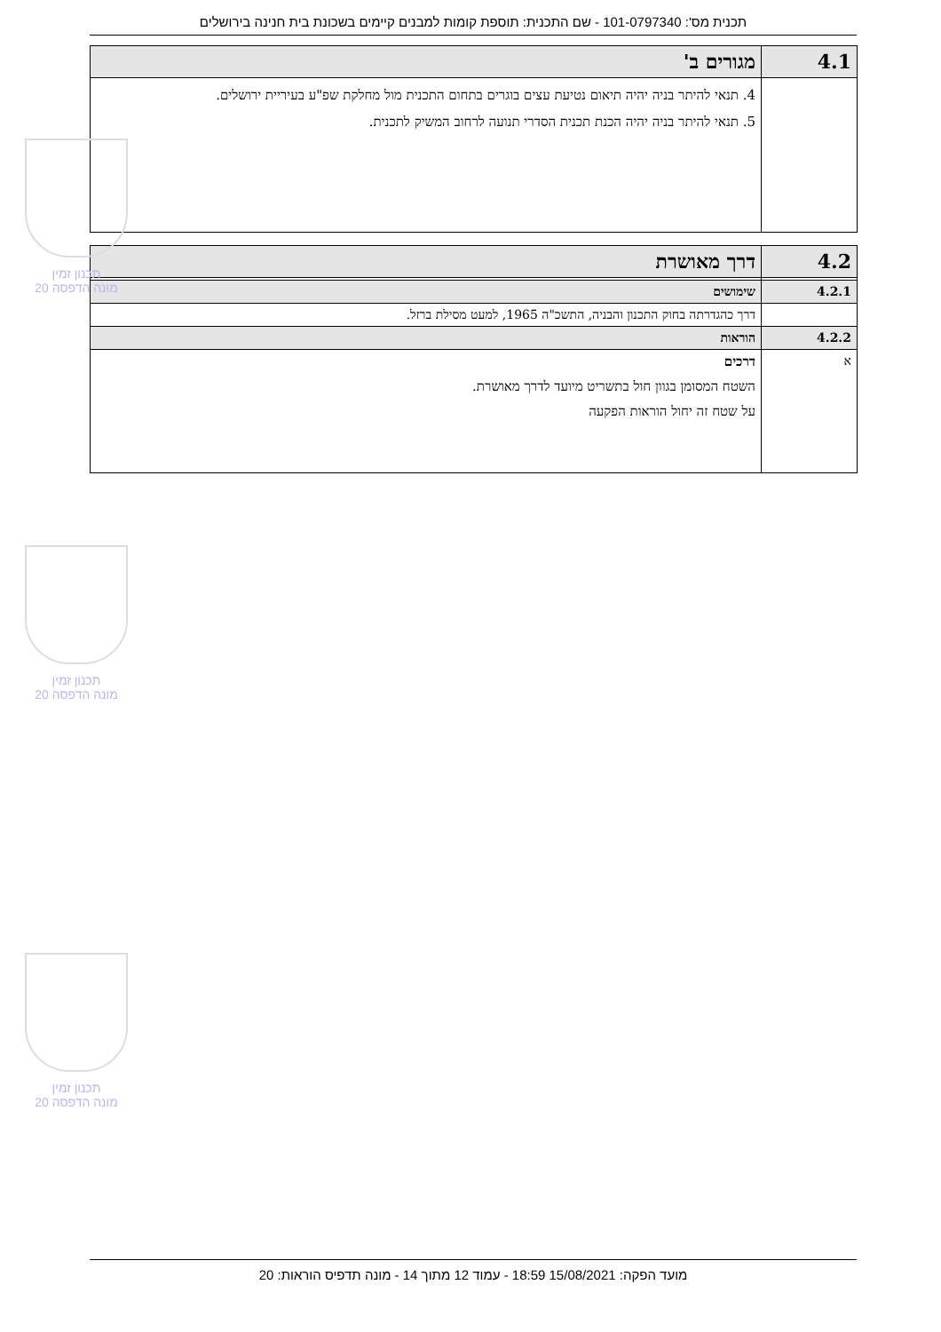תכנית מס': 101-0797340 - שם התכנית: תוספת קומות למבנים קיימים בשכונת בית חנינה בירושלים
| 4.1 | מגורים ב' |
| | 4. תנאי להיתר בניה יהיה תיאום נטיעת עצים בוגרים בתחום התכנית מול מחלקת שפ"ע בעיריית ירושלים. 5. תנאי להיתר בניה יהיה הכנת תכנית הסדרי תנועה לרחוב המשיק לתכנית. |
| 4.2 | דרך מאושרת |
| 4.2.1 | שימושים |
| | דרך כהגדרתה בחוק התכנון והבניה, התשכ"ה 1965, למעט מסילת ברזל. |
| 4.2.2 | הוראות |
| א | דרכים השטח המסומן בגוון חול בתשריט מיועד לדרך מאושרת. על שטח זה יחול הוראות הפקעה |
תכנון זמין
מונה הדפסה 20
תכנון זמין
מונה הדפסה 20
תכנון זמין
מונה הדפסה 20
מועד הפקה: 15/08/2021 18:59 - עמוד 12 מתוך 14 - מונה תדפיס הוראות: 20